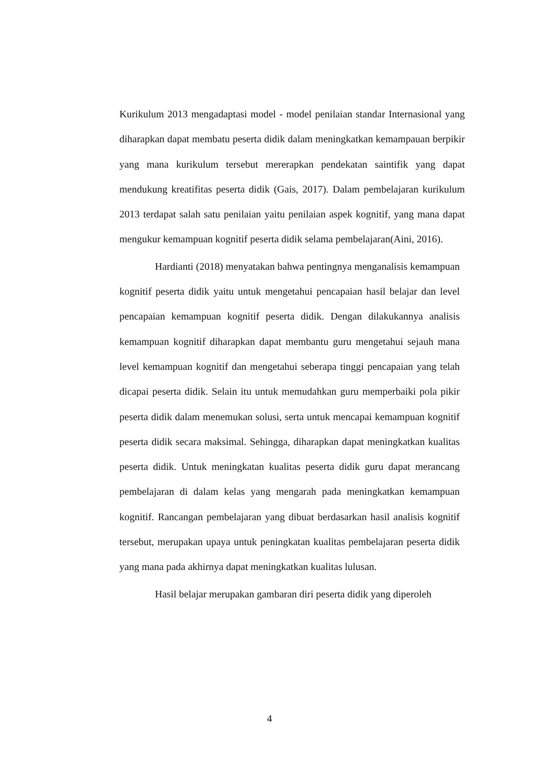Kurikulum 2013 mengadaptasi model - model penilaian standar Internasional yang diharapkan dapat membatu peserta didik dalam meningkatkan kemampauan berpikir yang mana kurikulum tersebut mererapkan pendekatan saintifik yang dapat mendukung kreatifitas peserta didik (Gais, 2017). Dalam pembelajaran kurikulum 2013 terdapat salah satu penilaian yaitu penilaian aspek kognitif, yang mana dapat mengukur kemampuan kognitif peserta didik selama pembelajaran(Aini, 2016).
Hardianti (2018) menyatakan bahwa pentingnya menganalisis kemampuan kognitif peserta didik yaitu untuk mengetahui pencapaian hasil belajar dan level pencapaian kemampuan kognitif peserta didik. Dengan dilakukannya analisis kemampuan kognitif diharapkan dapat membantu guru mengetahui sejauh mana level kemampuan kognitif dan mengetahui seberapa tinggi pencapaian yang telah dicapai peserta didik. Selain itu untuk memudahkan guru memperbaiki pola pikir peserta didik dalam menemukan solusi, serta untuk mencapai kemampuan kognitif peserta didik secara maksimal. Sehingga, diharapkan dapat meningkatkan kualitas peserta didik. Untuk meningkatan kualitas peserta didik guru dapat merancang pembelajaran di dalam kelas yang mengarah pada meningkatkan kemampuan kognitif. Rancangan pembelajaran yang dibuat berdasarkan hasil analisis kognitif tersebut, merupakan upaya untuk peningkatan kualitas pembelajaran peserta didik yang mana pada akhirnya dapat meningkatkan kualitas lulusan.
Hasil belajar merupakan gambaran diri peserta didik yang diperoleh
4